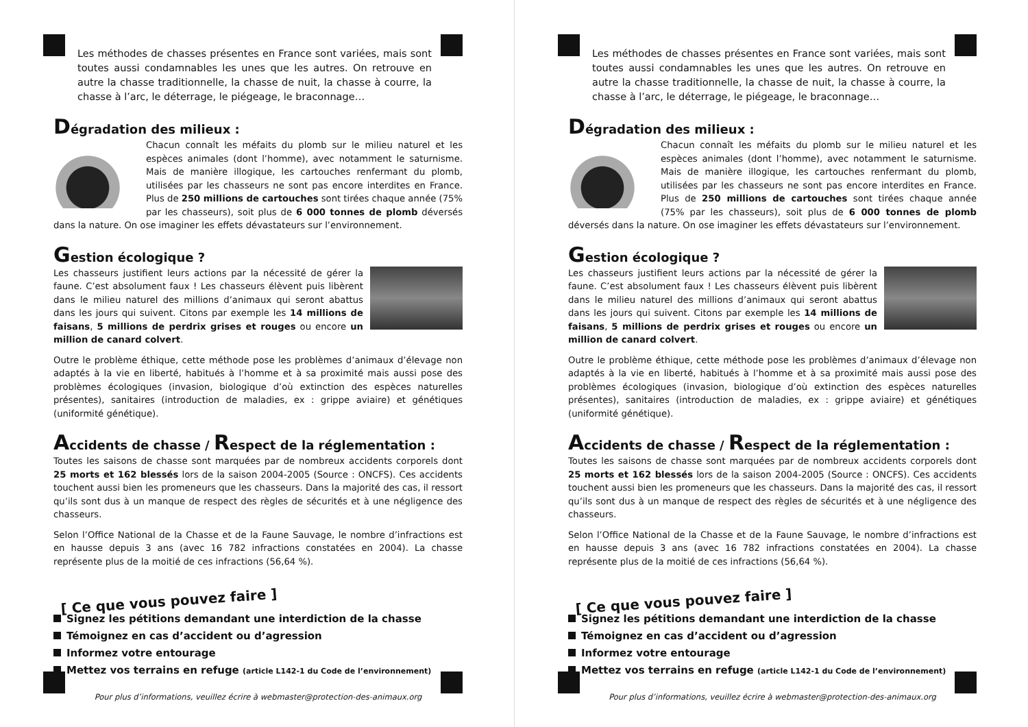Les méthodes de chasses présentes en France sont variées, mais sont toutes aussi condamnables les unes que les autres. On retrouve en autre la chasse traditionnelle, la chasse de nuit, la chasse à courre, la chasse à l’arc, le déterrage, le piégeage, le braconnage…
Dégradation des milieux :
Chacun connaît les méfaits du plomb sur le milieu naturel et les espèces animales (dont l’homme), avec notamment le saturnisme. Mais de manière illogique, les cartouches renfermant du plomb, utilisées par les chasseurs ne sont pas encore interdites en France. Plus de 250 millions de cartouches sont tirées chaque année (75% par les chasseurs), soit plus de 6 000 tonnes de plomb déversés dans la nature. On ose imaginer les effets dévastateurs sur l’environnement.
Gestion écologique ?
Les chasseurs justifient leurs actions par la nécessité de gérer la faune. C’est absolument faux ! Les chasseurs élèvent puis libèrent dans le milieu naturel des millions d’animaux qui seront abattus dans les jours qui suivent. Citons par exemple les 14 millions de faisans, 5 millions de perdrix grises et rouges ou encore un million de canard colvert.
Outre le problème éthique, cette méthode pose les problèmes d’animaux d’élevage non adaptés à la vie en liberté, habitués à l’homme et à sa proximité mais aussi pose des problèmes écologiques (invasion, biologique d’où extinction des espèces naturelles présentes), sanitaires (introduction de maladies, ex : grippe aviaire) et génétiques (uniformité génétique).
Accidents de chasse / Respect de la réglementation :
Toutes les saisons de chasse sont marquées par de nombreux accidents corporels dont 25 morts et 162 blessés lors de la saison 2004-2005 (Source : ONCFS). Ces accidents touchent aussi bien les promeneurs que les chasseurs. Dans la majorité des cas, il ressort qu’ils sont dus à un manque de respect des règles de sécurités et à une négligence des chasseurs.
Selon l’Office National de la Chasse et de la Faune Sauvage, le nombre d’infractions est en hausse depuis 3 ans (avec 16 782 infractions constatées en 2004). La chasse représente plus de la moitié de ces infractions (56,64 %).
[ Ce que vous pouvez faire ]
Signez les pétitions demandant une interdiction de la chasse
Témoignez en cas d’accident ou d’agression
Informez votre entourage
Mettez vos terrains en refuge (article L142-1 du Code de l’environnement)
Pour plus d’informations, veuillez écrire à webmaster@protection-des-animaux.org
Les méthodes de chasses présentes en France sont variées, mais sont toutes aussi condamnables les unes que les autres. On retrouve en autre la chasse traditionnelle, la chasse de nuit, la chasse à courre, la chasse à l’arc, le déterrage, le piégeage, le braconnage…
Dégradation des milieux :
Chacun connaît les méfaits du plomb sur le milieu naturel et les espèces animales (dont l’homme), avec notamment le saturnisme. Mais de manière illogique, les cartouches renfermant du plomb, utilisées par les chasseurs ne sont pas encore interdites en France. Plus de 250 millions de cartouches sont tirées chaque année (75% par les chasseurs), soit plus de 6 000 tonnes de plomb déversés dans la nature. On ose imaginer les effets dévastateurs sur l’environnement.
Gestion écologique ?
Les chasseurs justifient leurs actions par la nécessité de gérer la faune. C’est absolument faux ! Les chasseurs élèvent puis libèrent dans le milieu naturel des millions d’animaux qui seront abattus dans les jours qui suivent. Citons par exemple les 14 millions de faisans, 5 millions de perdrix grises et rouges ou encore un million de canard colvert.
Outre le problème éthique, cette méthode pose les problèmes d’animaux d’élevage non adaptés à la vie en liberté, habitués à l’homme et à sa proximité mais aussi pose des problèmes écologiques (invasion, biologique d’où extinction des espèces naturelles présentes), sanitaires (introduction de maladies, ex : grippe aviaire) et génétiques (uniformité génétique).
Accidents de chasse / Respect de la réglementation :
Toutes les saisons de chasse sont marquées par de nombreux accidents corporels dont 25 morts et 162 blessés lors de la saison 2004-2005 (Source : ONCFS). Ces accidents touchent aussi bien les promeneurs que les chasseurs. Dans la majorité des cas, il ressort qu’ils sont dus à un manque de respect des règles de sécurités et à une négligence des chasseurs.
Selon l’Office National de la Chasse et de la Faune Sauvage, le nombre d’infractions est en hausse depuis 3 ans (avec 16 782 infractions constatées en 2004). La chasse représente plus de la moitié de ces infractions (56,64 %).
[ Ce que vous pouvez faire ]
Signez les pétitions demandant une interdiction de la chasse
Témoignez en cas d’accident ou d’agression
Informez votre entourage
Mettez vos terrains en refuge (article L142-1 du Code de l’environnement)
Pour plus d’informations, veuillez écrire à webmaster@protection-des-animaux.org